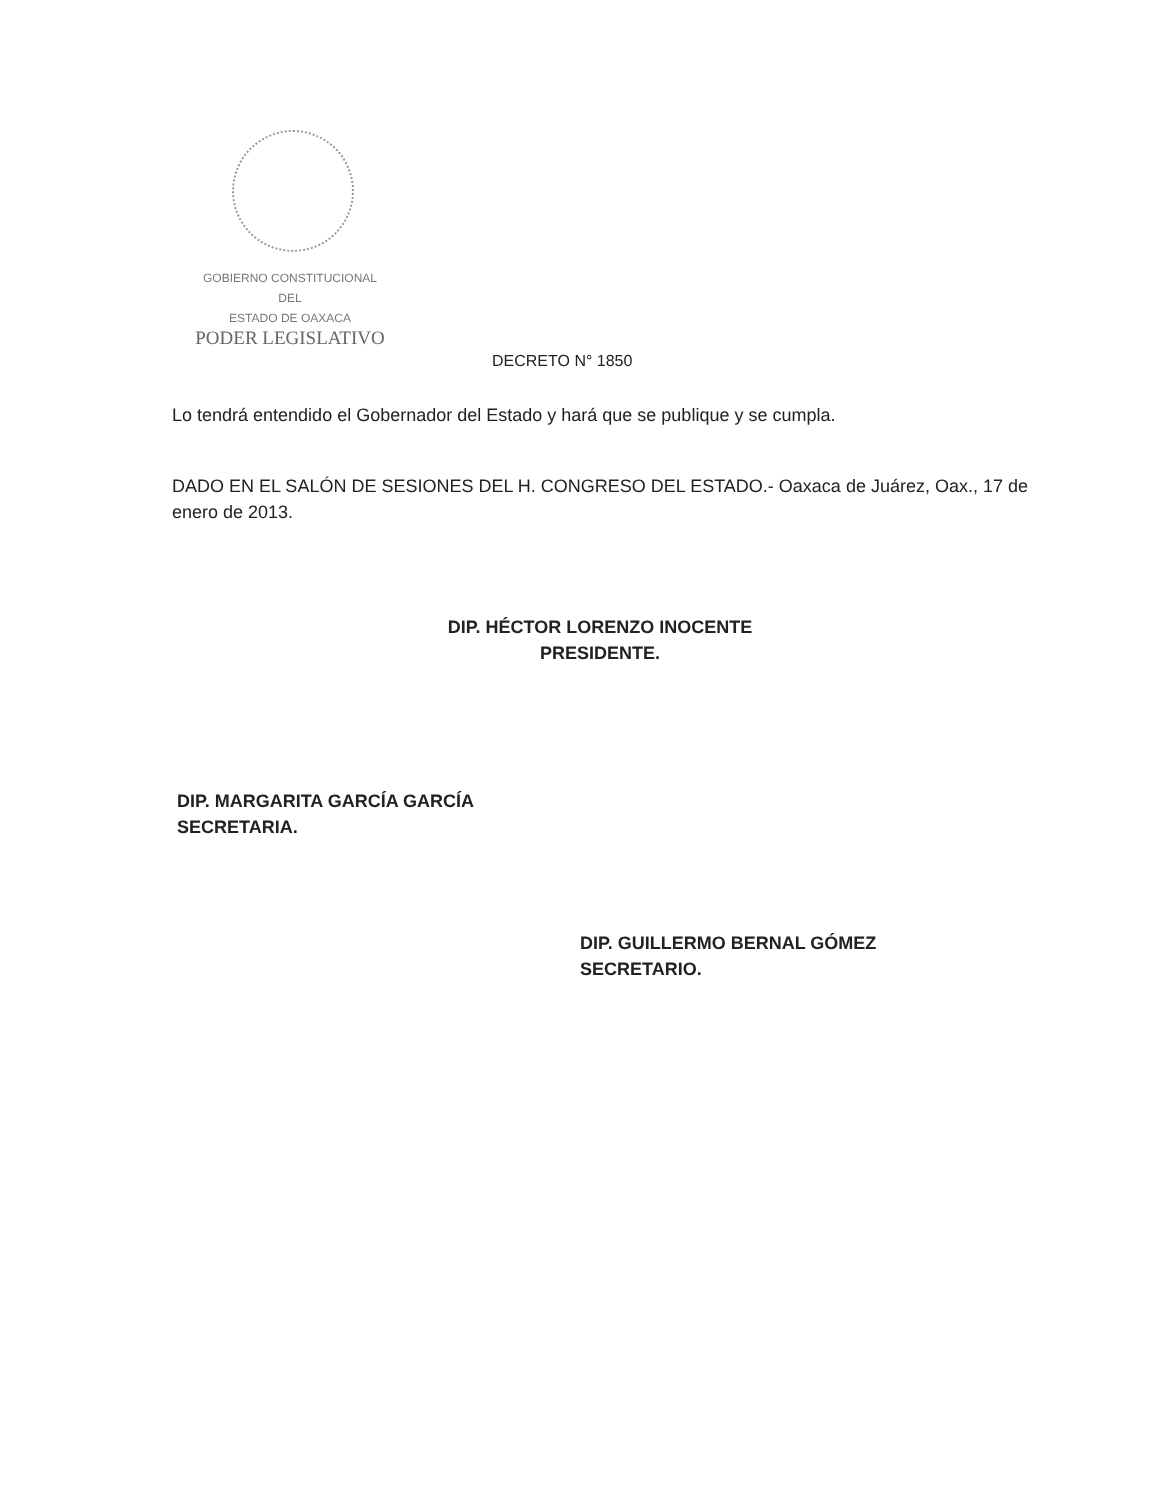GOBIERNO CONSTITUCIONAL
DEL
ESTADO DE OAXACA
PODER LEGISLATIVO
DECRETO N° 1850
Lo tendrá entendido el Gobernador del Estado y hará que se publique y se cumpla.
DADO EN EL SALÓN DE SESIONES DEL H. CONGRESO DEL ESTADO.- Oaxaca de Juárez, Oax., 17 de enero de 2013.
DIP. HÉCTOR LORENZO INOCENTE
PRESIDENTE.
DIP. MARGARITA GARCÍA GARCÍA
SECRETARIA.
DIP. GUILLERMO BERNAL GÓMEZ
SECRETARIO.